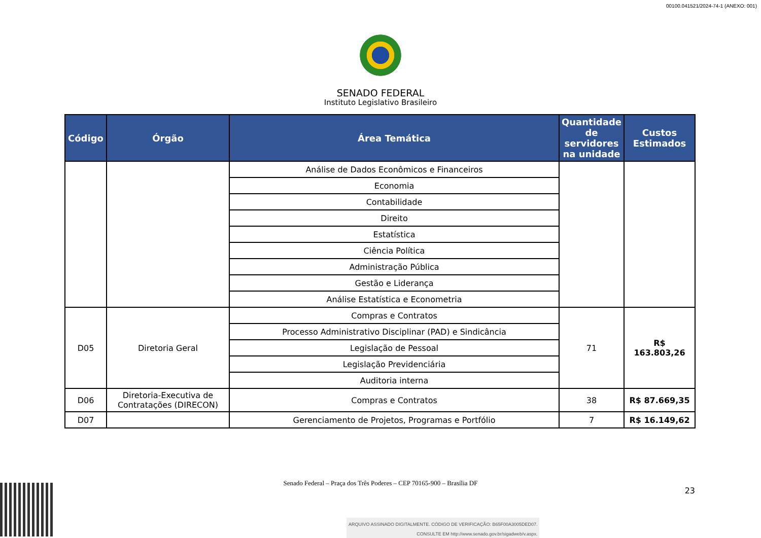00100.041521/2024-74-1 (ANEXO: 001)
SENADO FEDERAL
Instituto Legislativo Brasileiro
| Código | Órgão | Área Temática | Quantidade de servidores na unidade | Custos Estimados |
| --- | --- | --- | --- | --- |
| | | Análise de Dados Econômicos e Financeiros | | |
| | | Economia | | |
| | | Contabilidade | | |
| | | Direito | | |
| | | Estatística | | |
| | | Ciência Política | | |
| | | Administração Pública | | |
| | | Gestão e Liderança | | |
| | | Análise Estatística e Econometria | | |
| D05 | Diretoria Geral | Compras e Contratos | 71 | R$ 163.803,26 |
| | | Processo Administrativo Disciplinar (PAD) e Sindicância | | |
| | | Legislação de Pessoal | | |
| | | Legislação Previdenciária | | |
| | | Auditoria interna | | |
| D06 | Diretoria-Executiva de Contratações (DIRECON) | Compras e Contratos | 38 | R$ 87.669,35 |
| D07 | | Gerenciamento de Projetos, Programas e Portfólio | 7 | R$ 16.149,62 |
Senado Federal – Praça dos Três Poderes – CEP 70165-900 – Brasília DF
23
ARQUIVO ASSINADO DIGITALMENTE. CÓDIGO DE VERIFICAÇÃO: B65F00A3005DED07.
CONSULTE EM http://www.senado.gov.br/sigadweb/v.aspx.